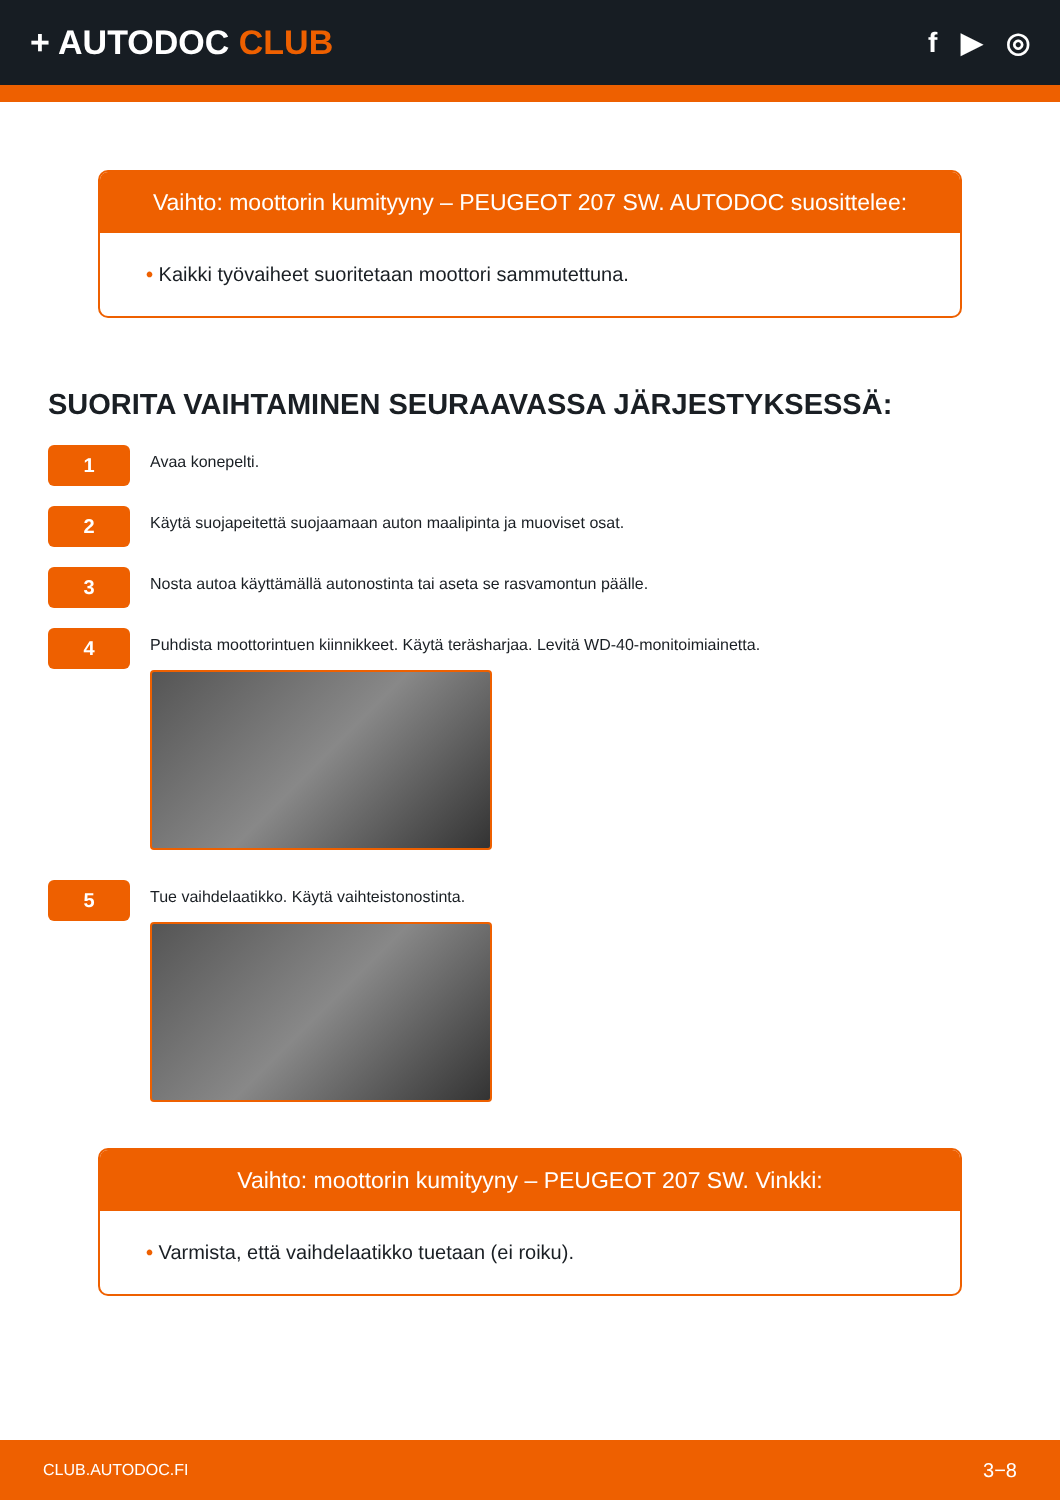+ AUTODOC CLUB
f ▶ ◎
Vaihto: moottorin kumityyny – PEUGEOT 207 SW. AUTODOC suosittelee:
• Kaikki työvaiheet suoritetaan moottori sammutettuna.
SUORITA VAIHTAMINEN SEURAAVASSA JÄRJESTYKSESSÄ:
1
Avaa konepelti.
2
Käytä suojapeitettä suojaamaan auton maalipinta ja muoviset osat.
3
Nosta autoa käyttämällä autonostinta tai aseta se rasvamontun päälle.
4
Puhdista moottorintuen kiinnikkeet. Käytä teräsharjaa. Levitä WD-40-monitoimiainetta.
5
Tue vaihdelaatikko. Käytä vaihteistonostinta.
Vaihto: moottorin kumityyny – PEUGEOT 207 SW. Vinkki:
• Varmista, että vaihdelaatikko tuetaan (ei roiku).
CLUB.AUTODOC.FI 3−8